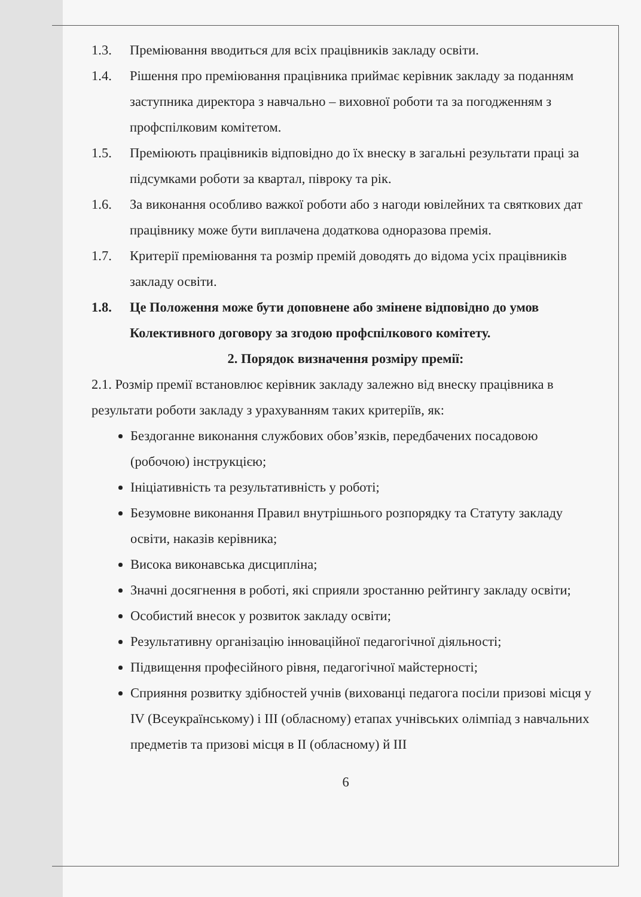1.3. Преміювання вводиться для всіх працівників закладу освіти.
1.4. Рішення про преміювання працівника приймає керівник закладу за поданням заступника директора з навчально – виховної роботи та за погодженням з профспілковим комітетом.
1.5. Преміюють працівників відповідно до їх внеску в загальні результати праці за підсумками роботи за квартал, півроку та рік.
1.6. За виконання особливо важкої роботи або з нагоди ювілейних та святкових дат працівнику може бути виплачена додаткова одноразова премія.
1.7. Критерії преміювання та розмір премій доводять до відома усіх працівників закладу освіти.
1.8. Це Положення може бути доповнене або змінене відповідно до умов Колективного договору за згодою профспілкового комітету.
2. Порядок визначення розміру премії:
2.1. Розмір премії встановлює керівник закладу залежно від внеску працівника в результати роботи закладу з урахуванням таких критеріїв, як:
Бездоганне виконання службових обов’язків, передбачених посадовою (робочою) інструкцією;
Ініціативність та результативність у роботі;
Безумовне виконання Правил внутрішнього розпорядку та Статуту закладу освіти, наказів керівника;
Висока виконавська дисципліна;
Значні досягнення в роботі, які сприяли зростанню рейтингу закладу освіти;
Особистий внесок у розвиток закладу освіти;
Результативну організацію інноваційної педагогічної діяльності;
Підвищення професійного рівня, педагогічної майстерності;
Сприяння розвитку здібностей учнів (вихованці педагога посіли призові місця у IV (Всеукраїнському) і III (обласному) етапах учнівських олімпіад з навчальних предметів та призові місця в II (обласному) й III
6